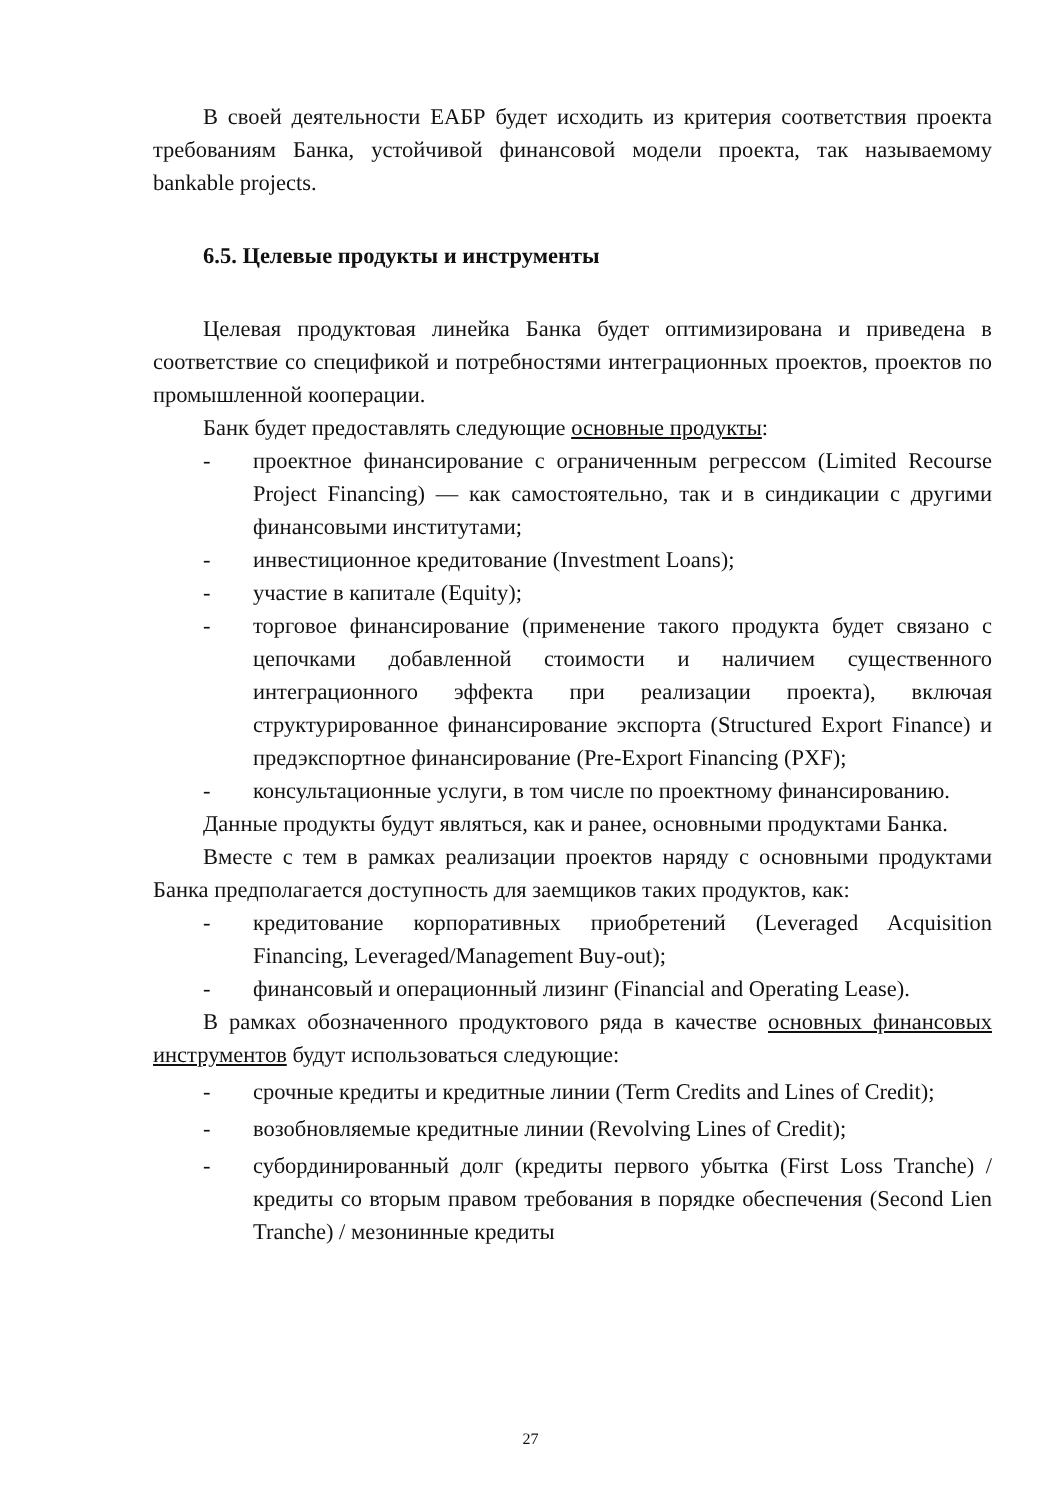В своей деятельности ЕАБР будет исходить из критерия соответствия проекта требованиям Банка, устойчивой финансовой модели проекта, так называемому bankable projects.
6.5. Целевые продукты и инструменты
Целевая продуктовая линейка Банка будет оптимизирована и приведена в соответствие со спецификой и потребностями интеграционных проектов, проектов по промышленной кооперации.
Банк будет предоставлять следующие основные продукты:
- проектное финансирование с ограниченным регрессом (Limited Recourse Project Financing) — как самостоятельно, так и в синдикации с другими финансовыми институтами;
- инвестиционное кредитование (Investment Loans);
- участие в капитале (Equity);
- торговое финансирование (применение такого продукта будет связано с цепочками добавленной стоимости и наличием существенного интеграционного эффекта при реализации проекта), включая структурированное финансирование экспорта (Structured Export Finance) и предэкспортное финансирование (Pre-Export Financing (PXF);
- консультационные услуги, в том числе по проектному финансированию.
Данные продукты будут являться, как и ранее, основными продуктами Банка.
Вместе с тем в рамках реализации проектов наряду с основными продуктами Банка предполагается доступность для заемщиков таких продуктов, как:
- кредитование корпоративных приобретений (Leveraged Acquisition Financing, Leveraged/Management Buy-out);
- финансовый и операционный лизинг (Financial and Operating Lease).
В рамках обозначенного продуктового ряда в качестве основных финансовых инструментов будут использоваться следующие:
- срочные кредиты и кредитные линии (Term Credits and Lines of Credit);
- возобновляемые кредитные линии (Revolving Lines of Credit);
- субординированный долг (кредиты первого убытка (First Loss Tranche) / кредиты со вторым правом требования в порядке обеспечения (Second Lien Tranche) / мезонинные кредиты
27